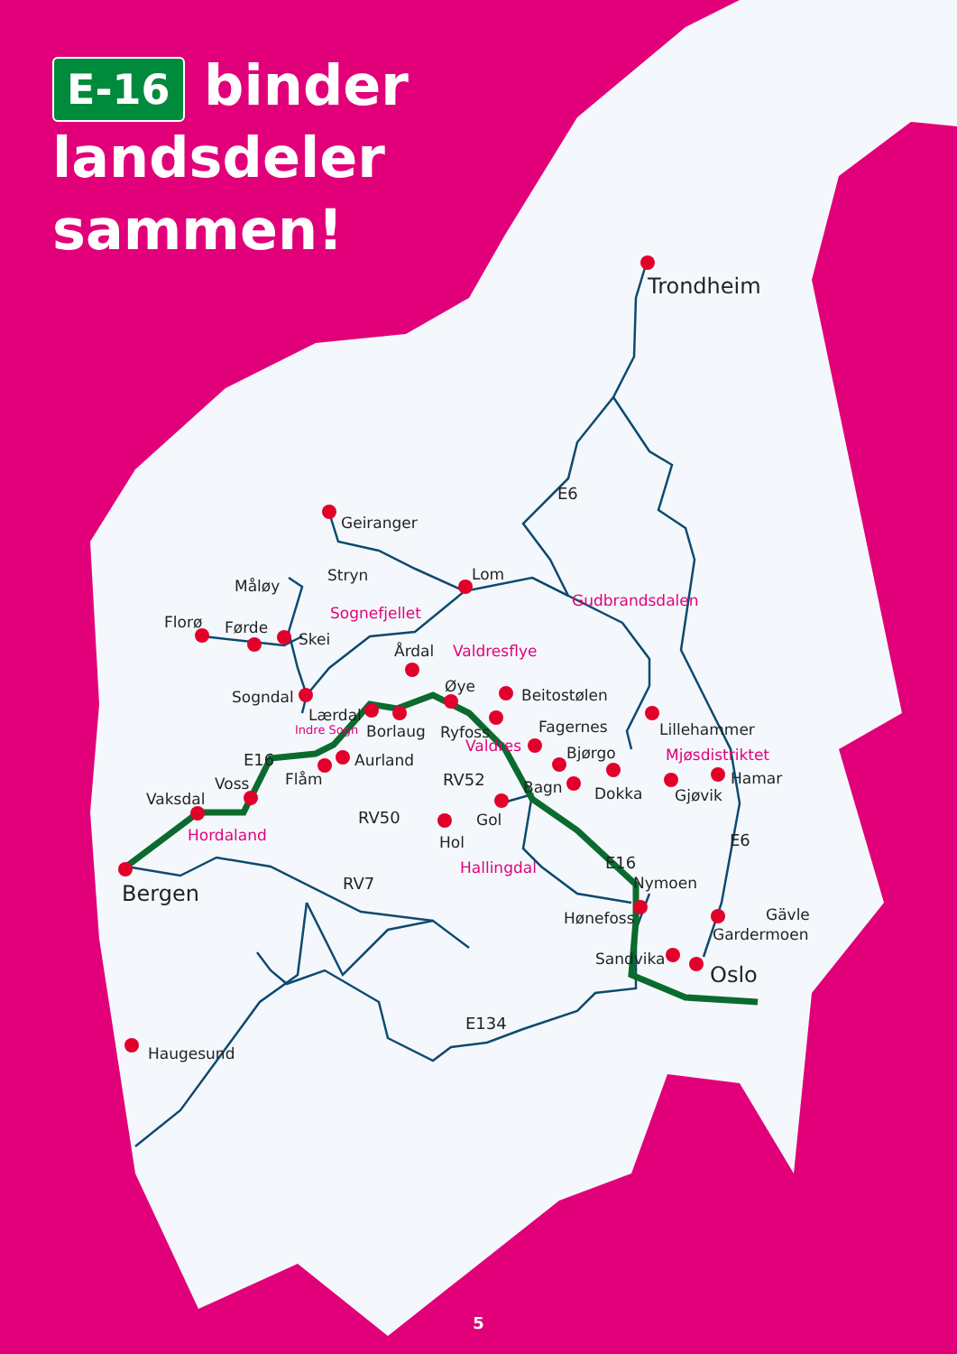Trondheim
Geiranger
Stryn
Lom
Måløy
Florø
Førde
Skei
Årdal
Sogndal
Øye
Beitostølen
Lærdal
Borlaug
Ryfoss
Fagernes
Bjørgo
Lillehammer
Hamar
Aurland
Flåm
Voss
Vaksdal
Bagn
Dokka
Gjøvik
Gol
Hol
Bergen
Nymoen
Hønefoss
Gävle
Gardermoen
Sandvika
Oslo
Haugesund
Sognefjellet
Gudbrandsdalen
Valdresflye
Valdres
Mjøsdistriktet
Hordaland
Hallingdal
Indre Sogn
E6
E16
RV52
RV50
RV7
E16
E6
E134
E-16 binder
landsdeler
sammen!
5